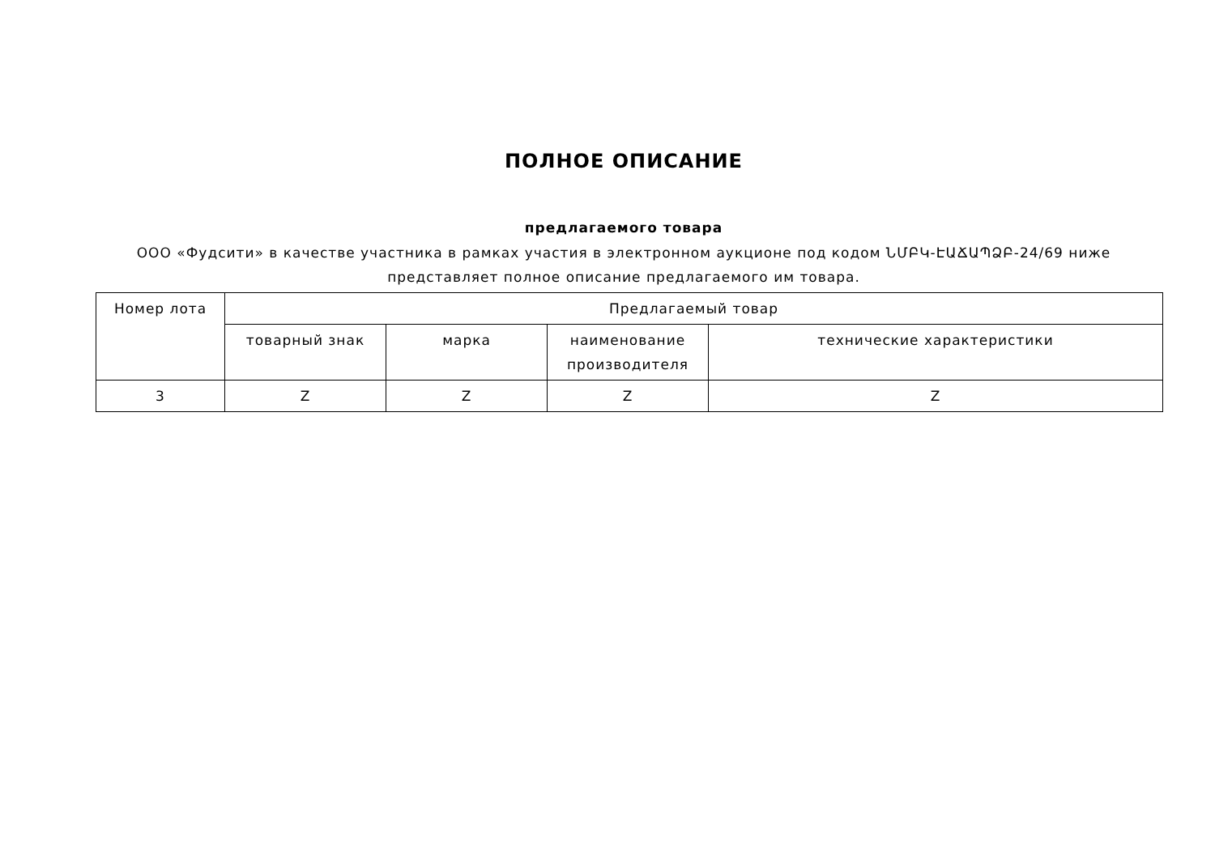ПОЛНОЕ ОПИСАНИЕ
предлагаемого товара
ООО «Фудсити» в качестве участника в рамках участия в электронном аукционе под кодом ՆՄԲԿ-ԷԱՃԱՊՁԲ-24/69 ниже представляет полное описание предлагаемого им товара.
| Номер лота | Предлагаемый товар | | | |
| --- | --- | --- | --- | --- |
| | товарный знак | марка | наименование производителя | технические характеристики |
| 3 | Z | Z | Z | Z |